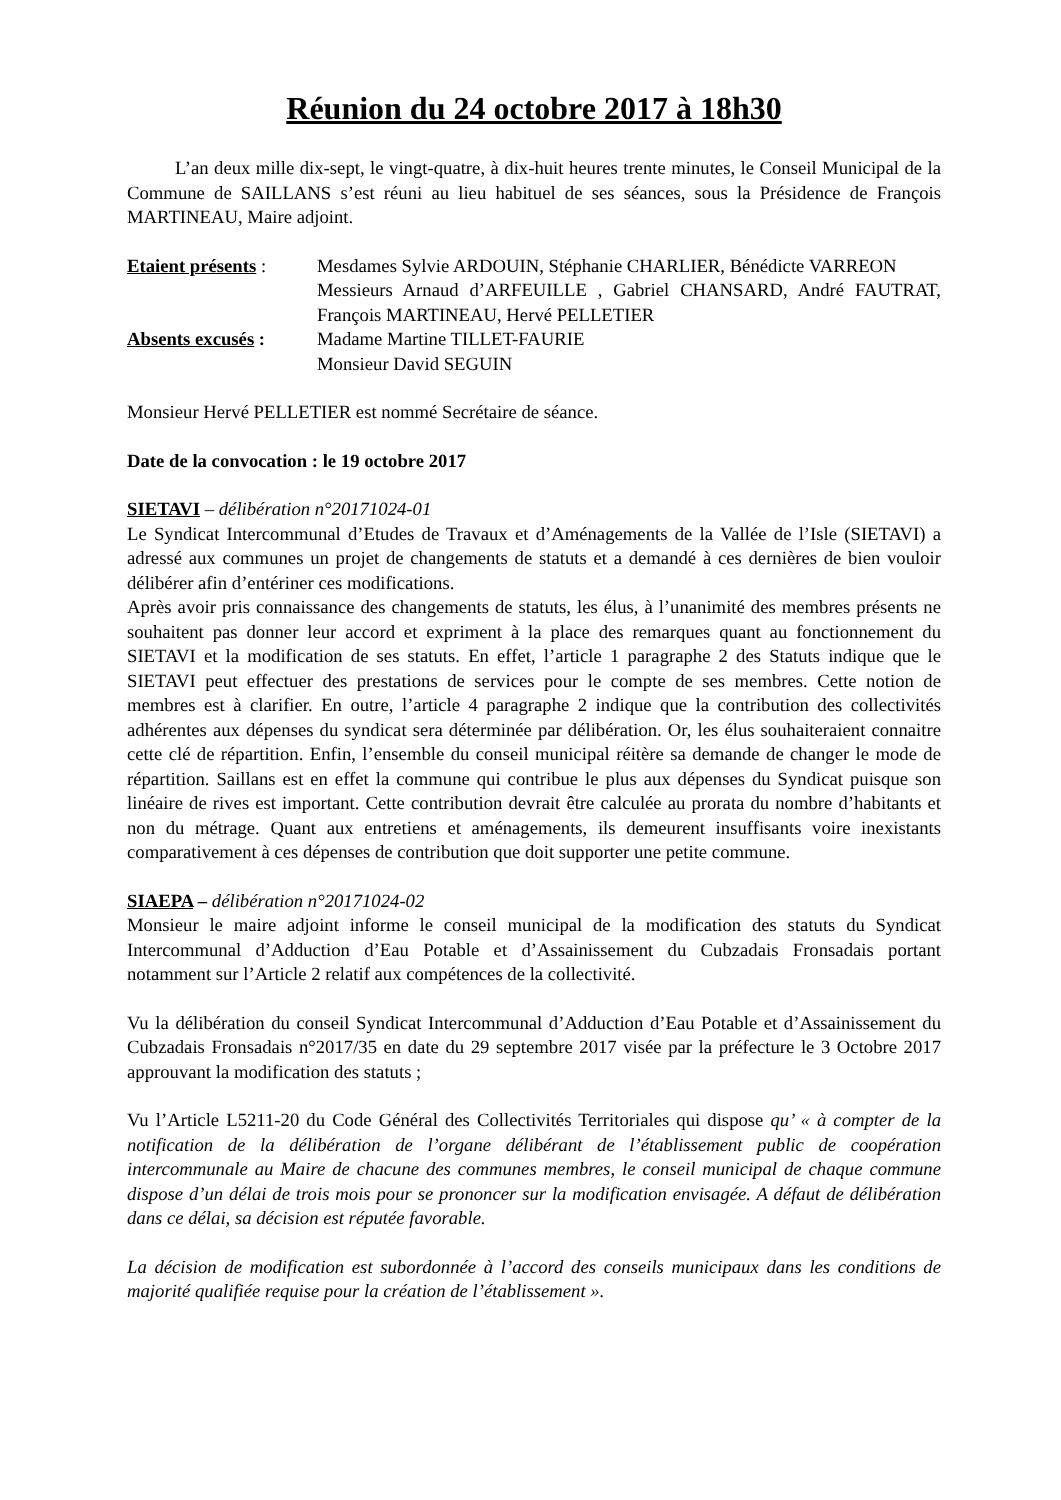Réunion du 24 octobre 2017 à 18h30
L’an deux mille dix-sept, le vingt-quatre, à dix-huit heures trente minutes, le Conseil Municipal de la Commune de SAILLANS s’est réuni au lieu habituel de ses séances, sous la Présidence de François MARTINEAU, Maire adjoint.
Etaient présents :
Mesdames Sylvie ARDOUIN, Stéphanie CHARLIER, Bénédicte VARREON
Messieurs Arnaud d’ARFEUILLE , Gabriel CHANSARD, André FAUTRAT, François MARTINEAU, Hervé PELLETIER
Absents excusés :
Madame Martine TILLET-FAURIE
Monsieur David SEGUIN
Monsieur Hervé PELLETIER est nommé Secrétaire de séance.
Date de la convocation : le 19 octobre 2017
SIETAVI – délibération n°20171024-01
Le Syndicat Intercommunal d’Etudes de Travaux et d’Aménagements de la Vallée de l’Isle (SIETAVI) a adressé aux communes un projet de changements de statuts et a demandé à ces dernières de bien vouloir délibérer afin d’entériner ces modifications.
Après avoir pris connaissance des changements de statuts, les élus, à l’unanimité des membres présents ne souhaitent pas donner leur accord et expriment à la place des remarques quant au fonctionnement du SIETAVI et la modification de ses statuts. En effet, l’article 1 paragraphe 2 des Statuts indique que le SIETAVI peut effectuer des prestations de services pour le compte de ses membres. Cette notion de membres est à clarifier. En outre, l’article 4 paragraphe 2 indique que la contribution des collectivités adhérentes aux dépenses du syndicat sera déterminée par délibération. Or, les élus souhaiteraient connaitre cette clé de répartition. Enfin, l’ensemble du conseil municipal réitère sa demande de changer le mode de répartition. Saillans est en effet la commune qui contribue le plus aux dépenses du Syndicat puisque son linéaire de rives est important. Cette contribution devrait être calculée au prorata du nombre d’habitants et non du métrage. Quant aux entretiens et aménagements, ils demeurent insuffisants voire inexistants comparativement à ces dépenses de contribution que doit supporter une petite commune.
SIAEPA – délibération n°20171024-02
Monsieur le maire adjoint informe le conseil municipal de la modification des statuts du Syndicat Intercommunal d’Adduction d’Eau Potable et d’Assainissement du Cubzadais Fronsadais portant notamment sur l’Article 2 relatif aux compétences de la collectivité.
Vu la délibération du conseil Syndicat Intercommunal d’Adduction d’Eau Potable et d’Assainissement du Cubzadais Fronsadais n°2017/35 en date du 29 septembre 2017 visée par la préfecture le 3 Octobre 2017 approuvant la modification des statuts ;
Vu l’Article L5211-20 du Code Général des Collectivités Territoriales qui dispose qu’ « à compter de la notification de la délibération de l’organe délibérant de l’établissement public de coopération intercommunale au Maire de chacune des communes membres, le conseil municipal de chaque commune dispose d’un délai de trois mois pour se prononcer sur la modification envisagée. A défaut de délibération dans ce délai, sa décision est réputée favorable.
La décision de modification est subordonnée à l’accord des conseils municipaux dans les conditions de majorité qualifiée requise pour la création de l’établissement ».